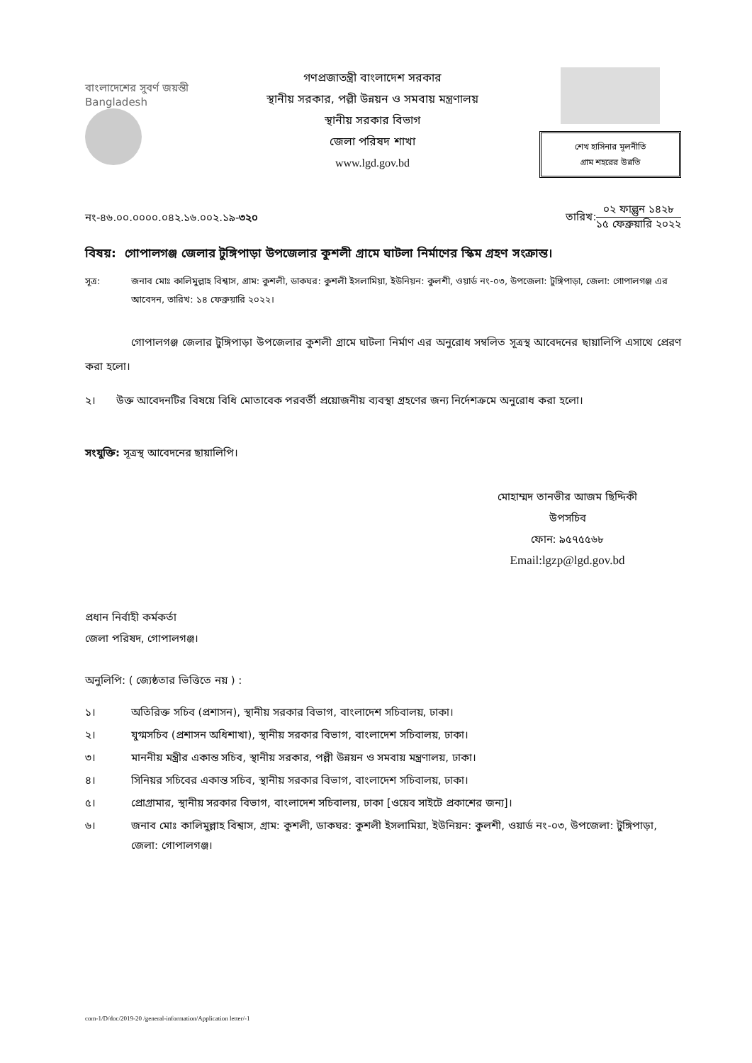বাংলাদেশের সুবর্ণ জয়ন্তী
Bangladesh
গণপ্রজাতন্ত্রী বাংলাদেশ সরকার
স্থানীয় সরকার, পল্লী উন্নয়ন ও সমবায় মন্ত্রণালয়
স্থানীয় সরকার বিভাগ
জেলা পরিষদ শাখা
www.lgd.gov.bd
শেখ হাসিনার মূলনীতি
গ্রাম শহরের উন্নতি
নং-৪৬.০০.০০০০.০৪২.১৬.০০২.১৯-৩২০
তারিখ:
০২ ফাল্গুন ১৪২৮
১৫ ফেব্রুয়ারি ২০২২
বিষয়: গোপালগঞ্জ জেলার টুঙ্গিপাড়া উপজেলার কুশলী গ্রামে ঘাটলা নির্মাণের স্কিম গ্রহণ সংক্রান্ত।
সূত্র: জনাব মোঃ কালিমুল্লাহ বিশ্বাস, গ্রাম: কুশলী, ডাকঘর: কুশলী ইসলামিয়া, ইউনিয়ন: কুলশী, ওয়ার্ড নং-০৩, উপজেলা: টুঙ্গিপাড়া, জেলা: গোপালগঞ্জ এর আবেদন, তারিখ: ১৪ ফেব্রুয়ারি ২০২২।
গোপালগঞ্জ জেলার টুঙ্গিপাড়া উপজেলার কুশলী গ্রামে ঘাটলা নির্মাণ এর অনুরোধ সম্বলিত সূত্রস্থ আবেদনের ছায়ালিপি এসাথে প্রেরণ করা হলো।
২। উক্ত আবেদনটির বিষয়ে বিধি মোতাবেক পরবর্তী প্রয়োজনীয় ব্যবস্থা গ্রহণের জন্য নির্দেশক্রমে অনুরোধ করা হলো।
সংযুক্তি: সূত্রস্থ আবেদনের ছায়ালিপি।
মোহাম্মদ তানভীর আজম ছিদ্দিকী
উপসচিব
ফোন: ৯৫৭৫৫৬৮
Email:lgzp@lgd.gov.bd
প্রধান নির্বাহী কর্মকর্তা
জেলা পরিষদ, গোপালগঞ্জ।
অনুলিপি: ( জ্যেষ্ঠতার ভিত্তিতে নয় ) :
১। অতিরিক্ত সচিব (প্রশাসন), স্থানীয় সরকার বিভাগ, বাংলাদেশ সচিবালয়, ঢাকা।
২। যুগ্মসচিব (প্রশাসন অধিশাখা), স্থানীয় সরকার বিভাগ, বাংলাদেশ সচিবালয়, ঢাকা।
৩। মাননীয় মন্ত্রীর একান্ত সচিব, স্থানীয় সরকার, পল্লী উন্নয়ন ও সমবায় মন্ত্রণালয়, ঢাকা।
৪। সিনিয়র সচিবের একান্ত সচিব, স্থানীয় সরকার বিভাগ, বাংলাদেশ সচিবালয়, ঢাকা।
৫। প্রোগ্রামার, স্থানীয় সরকার বিভাগ, বাংলাদেশ সচিবালয়, ঢাকা [ওয়েব সাইটে প্রকাশের জন্য]।
৬। জনাব মোঃ কালিমুল্লাহ বিশ্বাস, গ্রাম: কুশলী, ডাকঘর: কুশলী ইসলামিয়া, ইউনিয়ন: কুলশী, ওয়ার্ড নং-০৩, উপজেলা: টুঙ্গিপাড়া, জেলা: গোপালগঞ্জ।
com-1/D/doc/2019-20 /general-information/Application letter/-1